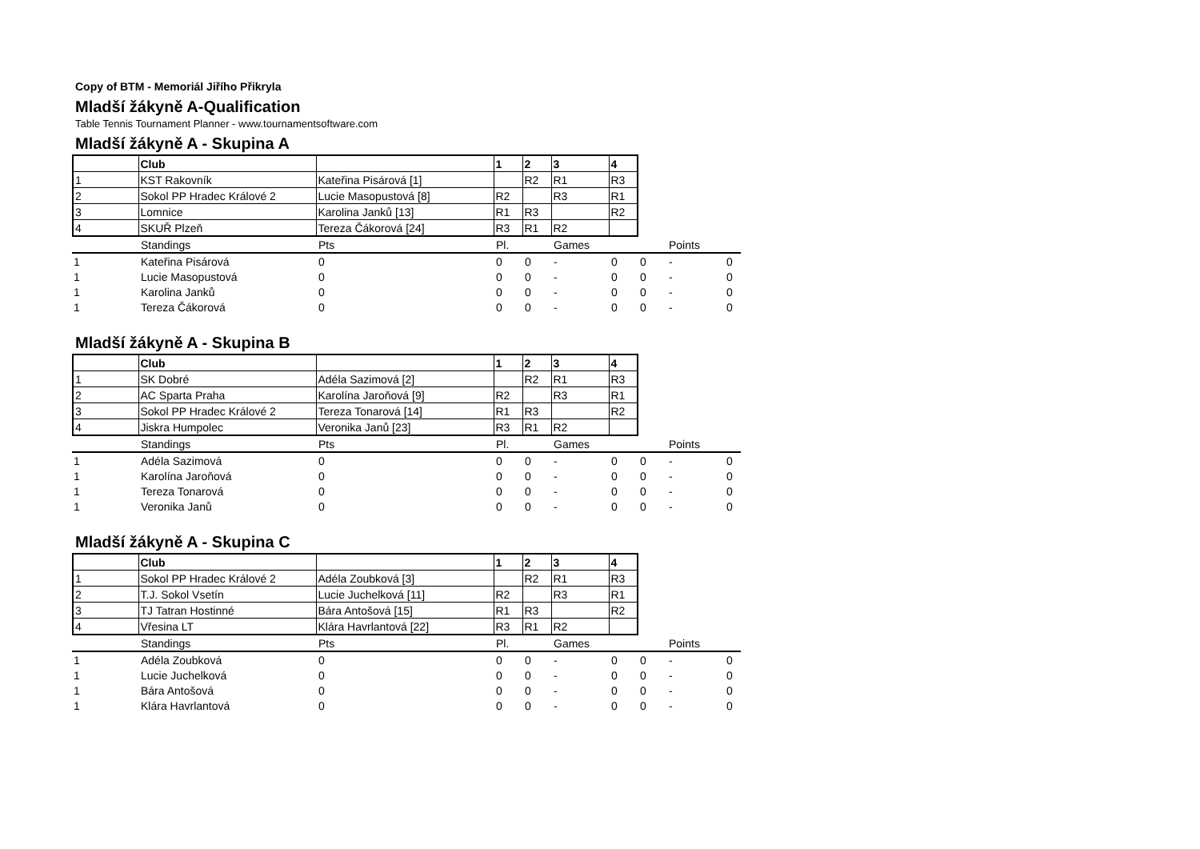Copy of BTM - Memoriál Jiřího Přikryla
Mladší žákyně A-Qualification
Table Tennis Tournament Planner - www.tournamentsoftware.com
Mladší žákyně A - Skupina A
| | Club | | 1 | 2 | 3 | 4 |
| --- | --- | --- | --- | --- | --- | --- |
| 1 | KST Rakovník | Kateřina Pisárová [1] | | R2 | R1 | R3 |
| 2 | Sokol PP Hradec Králové 2 | Lucie Masopustová [8] | R2 | | R3 | R1 |
| 3 | Lomnice | Karolina Janků [13] | R1 | R3 | | R2 |
| 4 | SKUŘ Plzeň | Tereza Čákorová [24] | R3 | R1 | R2 | |
| | Standings | Pts | Pl. | | Games | | | Points | |
| --- | --- | --- | --- | --- | --- | --- | --- | --- | --- |
| 1 | Kateřina Pisárová | 0 | 0 | 0 | - | 0 | 0 | - | 0 |
| 1 | Lucie Masopustová | 0 | 0 | 0 | - | 0 | 0 | - | 0 |
| 1 | Karolina Janků | 0 | 0 | 0 | - | 0 | 0 | - | 0 |
| 1 | Tereza Čákorová | 0 | 0 | 0 | - | 0 | 0 | - | 0 |
Mladší žákyně A - Skupina B
| | Club | | 1 | 2 | 3 | 4 |
| --- | --- | --- | --- | --- | --- | --- |
| 1 | SK Dobré | Adéla Sazimová [2] | | R2 | R1 | R3 |
| 2 | AC Sparta Praha | Karolína Jaroňová [9] | R2 | | R3 | R1 |
| 3 | Sokol PP Hradec Králové 2 | Tereza Tonarová [14] | R1 | R3 | | R2 |
| 4 | Jiskra Humpolec | Veronika Janů [23] | R3 | R1 | R2 | |
| | Standings | Pts | Pl. | | Games | | | Points | |
| --- | --- | --- | --- | --- | --- | --- | --- | --- | --- |
| 1 | Adéla Sazimová | 0 | 0 | 0 | - | 0 | 0 | - | 0 |
| 1 | Karolína Jaroňová | 0 | 0 | 0 | - | 0 | 0 | - | 0 |
| 1 | Tereza Tonarová | 0 | 0 | 0 | - | 0 | 0 | - | 0 |
| 1 | Veronika Janů | 0 | 0 | 0 | - | 0 | 0 | - | 0 |
Mladší žákyně A - Skupina C
| | Club | | 1 | 2 | 3 | 4 |
| --- | --- | --- | --- | --- | --- | --- |
| 1 | Sokol PP Hradec Králové 2 | Adéla Zoubková [3] | | R2 | R1 | R3 |
| 2 | T.J. Sokol Vsetín | Lucie Juchelková [11] | R2 | | R3 | R1 |
| 3 | TJ Tatran Hostinné | Bára Antošová [15] | R1 | R3 | | R2 |
| 4 | Vřesina LT | Klára Havrlantová [22] | R3 | R1 | R2 | |
| | Standings | Pts | Pl. | | Games | | | Points | |
| --- | --- | --- | --- | --- | --- | --- | --- | --- | --- |
| 1 | Adéla Zoubková | 0 | 0 | 0 | - | 0 | 0 | - | 0 |
| 1 | Lucie Juchelková | 0 | 0 | 0 | - | 0 | 0 | - | 0 |
| 1 | Bára Antošová | 0 | 0 | 0 | - | 0 | 0 | - | 0 |
| 1 | Klára Havrlantová | 0 | 0 | 0 | - | 0 | 0 | - | 0 |